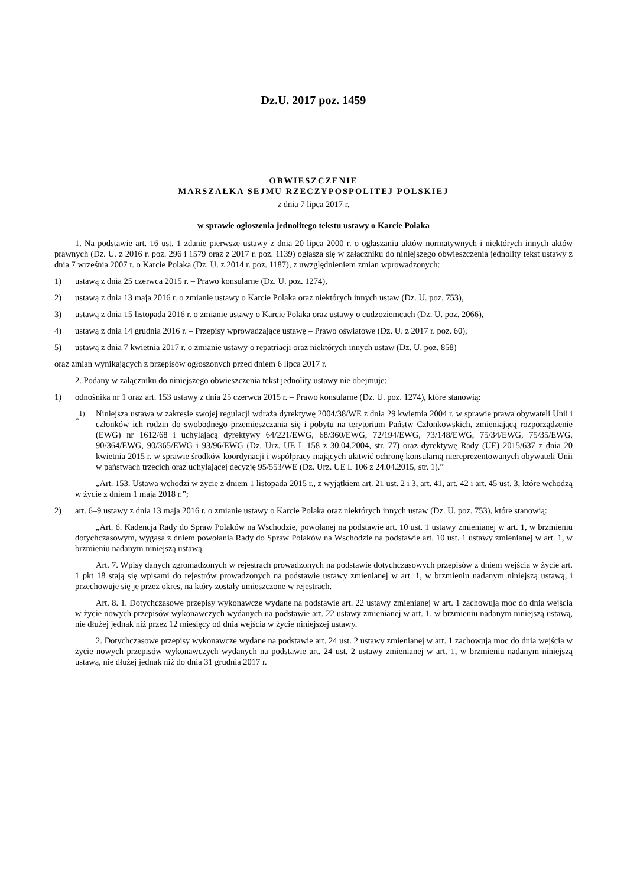Dz.U. 2017 poz. 1459
OBWIESZCZENIE
MARSZAŁKA SEJMU RZECZYPOSPOLITEJ POLSKIEJ
z dnia 7 lipca 2017 r.
w sprawie ogłoszenia jednolitego tekstu ustawy o Karcie Polaka
1. Na podstawie art. 16 ust. 1 zdanie pierwsze ustawy z dnia 20 lipca 2000 r. o ogłaszaniu aktów normatywnych i niektórych innych aktów prawnych (Dz. U. z 2016 r. poz. 296 i 1579 oraz z 2017 r. poz. 1139) ogłasza się w załączniku do niniejszego obwieszczenia jednolity tekst ustawy z dnia 7 września 2007 r. o Karcie Polaka (Dz. U. z 2014 r. poz. 1187), z uwzględnieniem zmian wprowadzonych:
1) ustawą z dnia 25 czerwca 2015 r. – Prawo konsularne (Dz. U. poz. 1274),
2) ustawą z dnia 13 maja 2016 r. o zmianie ustawy o Karcie Polaka oraz niektórych innych ustaw (Dz. U. poz. 753),
3) ustawą z dnia 15 listopada 2016 r. o zmianie ustawy o Karcie Polaka oraz ustawy o cudzoziemcach (Dz. U. poz. 2066),
4) ustawą z dnia 14 grudnia 2016 r. – Przepisy wprowadzające ustawę – Prawo oświatowe (Dz. U. z 2017 r. poz. 60),
5) ustawą z dnia 7 kwietnia 2017 r. o zmianie ustawy o repatriacji oraz niektórych innych ustaw (Dz. U. poz. 858)
oraz zmian wynikających z przepisów ogłoszonych przed dniem 6 lipca 2017 r.
2. Podany w załączniku do niniejszego obwieszczenia tekst jednolity ustawy nie obejmuje:
1) odnośnika nr 1 oraz art. 153 ustawy z dnia 25 czerwca 2015 r. – Prawo konsularne (Dz. U. poz. 1274), które stanowią:
„<sup>1)</sup> Niniejsza ustawa w zakresie swojej regulacji wdraża dyrektywę 2004/38/WE z dnia 29 kwietnia 2004 r. w sprawie prawa obywateli Unii i członków ich rodzin do swobodnego przemieszczania się i pobytu na terytorium Państw Członkowskich, zmieniającą rozporządzenie (EWG) nr 1612/68 i uchylającą dyrektywy 64/221/EWG, 68/360/EWG, 72/194/EWG, 73/148/EWG, 75/34/EWG, 75/35/EWG, 90/364/EWG, 90/365/EWG i 93/96/EWG (Dz. Urz. UE L 158 z 30.04.2004, str. 77) oraz dyrektywę Rady (UE) 2015/637 z dnia 20 kwietnia 2015 r. w sprawie środków koordynacji i współpracy mających ułatwić ochronę konsularną niereprezentowanych obywateli Unii w państwach trzecich oraz uchylającej decyzję 95/553/WE (Dz. Urz. UE L 106 z 24.04.2015, str. 1).”
„Art. 153. Ustawa wchodzi w życie z dniem 1 listopada 2015 r., z wyjątkiem art. 21 ust. 2 i 3, art. 41, art. 42 i art. 45 ust. 3, które wchodzą w życie z dniem 1 maja 2018 r.”;
2) art. 6–9 ustawy z dnia 13 maja 2016 r. o zmianie ustawy o Karcie Polaka oraz niektórych innych ustaw (Dz. U. poz. 753), które stanowią:
„Art. 6. Kadencja Rady do Spraw Polaków na Wschodzie, powołanej na podstawie art. 10 ust. 1 ustawy zmienianej w art. 1, w brzmieniu dotychczasowym, wygasa z dniem powołania Rady do Spraw Polaków na Wschodzie na podstawie art. 10 ust. 1 ustawy zmienianej w art. 1, w brzmieniu nadanym niniejszą ustawą.
Art. 7. Wpisy danych zgromadzonych w rejestrach prowadzonych na podstawie dotychczasowych przepisów z dniem wejścia w życie art. 1 pkt 18 stają się wpisami do rejestrów prowadzonych na podstawie ustawy zmienianej w art. 1, w brzmieniu nadanym niniejszą ustawą, i przechowuje się je przez okres, na który zostały umieszczone w rejestrach.
Art. 8. 1. Dotychczasowe przepisy wykonawcze wydane na podstawie art. 22 ustawy zmienianej w art. 1 zachowują moc do dnia wejścia w życie nowych przepisów wykonawczych wydanych na podstawie art. 22 ustawy zmienianej w art. 1, w brzmieniu nadanym niniejszą ustawą, nie dłużej jednak niż przez 12 miesięcy od dnia wejścia w życie niniejszej ustawy.
2. Dotychczasowe przepisy wykonawcze wydane na podstawie art. 24 ust. 2 ustawy zmienianej w art. 1 zachowują moc do dnia wejścia w życie nowych przepisów wykonawczych wydanych na podstawie art. 24 ust. 2 ustawy zmienianej w art. 1, w brzmieniu nadanym niniejszą ustawą, nie dłużej jednak niż do dnia 31 grudnia 2017 r.